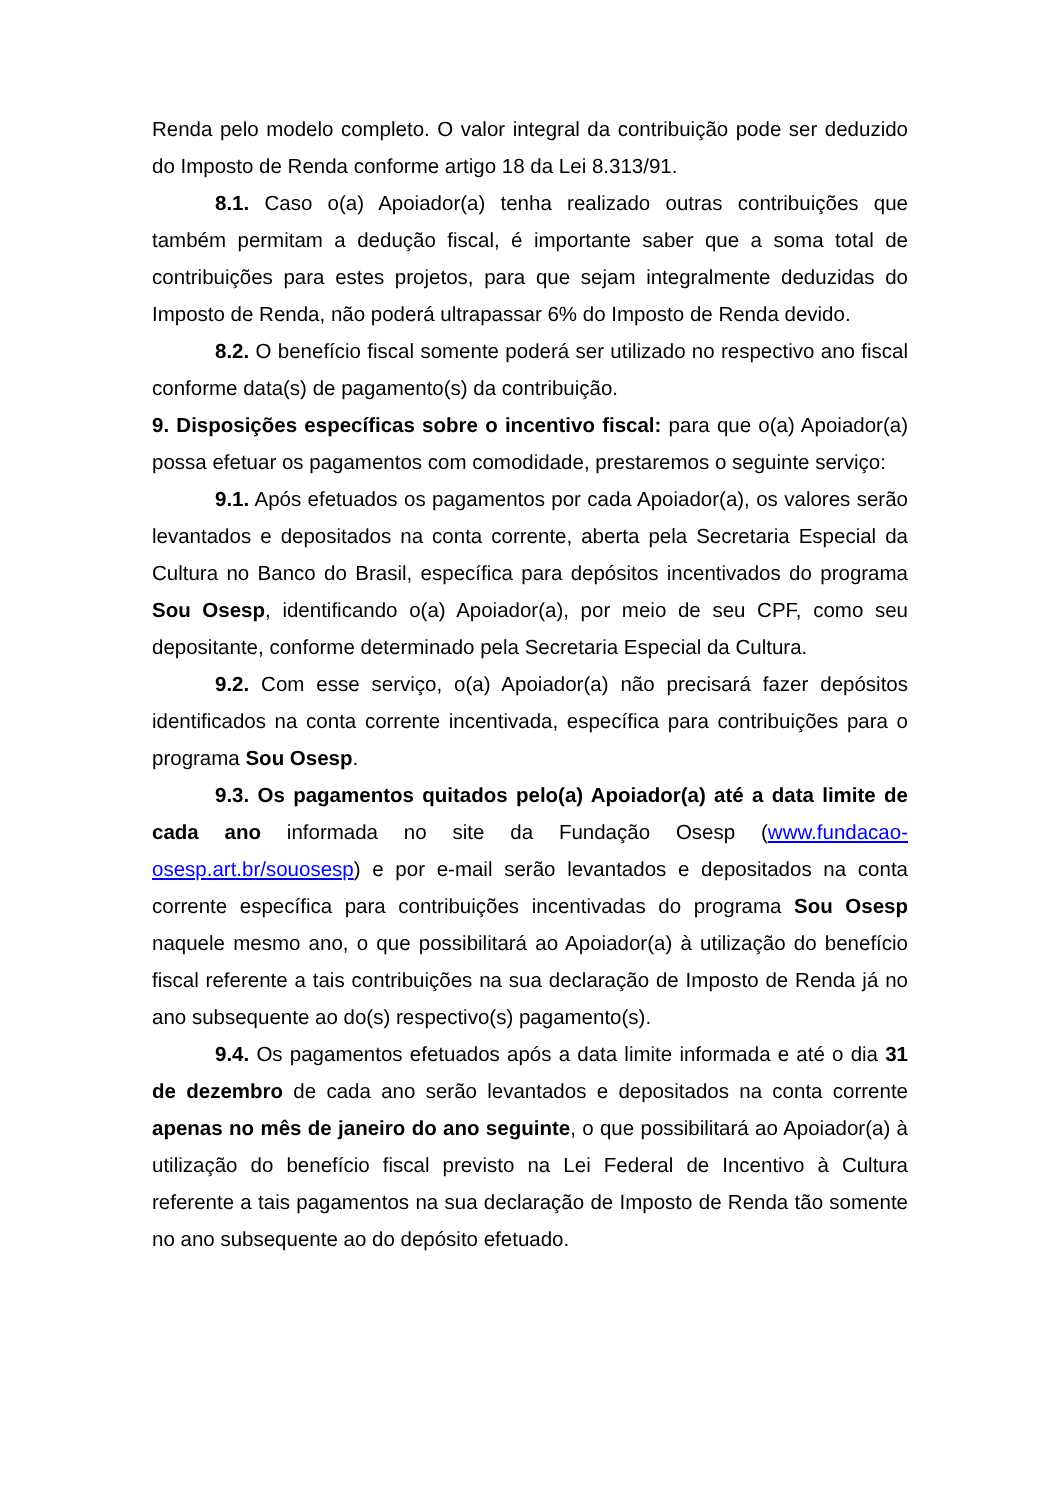Renda pelo modelo completo. O valor integral da contribuição pode ser deduzido do Imposto de Renda conforme artigo 18 da Lei 8.313/91.
8.1. Caso o(a) Apoiador(a) tenha realizado outras contribuições que também permitam a dedução fiscal, é importante saber que a soma total de contribuições para estes projetos, para que sejam integralmente deduzidas do Imposto de Renda, não poderá ultrapassar 6% do Imposto de Renda devido.
8.2. O benefício fiscal somente poderá ser utilizado no respectivo ano fiscal conforme data(s) de pagamento(s) da contribuição.
9. Disposições específicas sobre o incentivo fiscal: para que o(a) Apoiador(a) possa efetuar os pagamentos com comodidade, prestaremos o seguinte serviço:
9.1. Após efetuados os pagamentos por cada Apoiador(a), os valores serão levantados e depositados na conta corrente, aberta pela Secretaria Especial da Cultura no Banco do Brasil, específica para depósitos incentivados do programa Sou Osesp, identificando o(a) Apoiador(a), por meio de seu CPF, como seu depositante, conforme determinado pela Secretaria Especial da Cultura.
9.2. Com esse serviço, o(a) Apoiador(a) não precisará fazer depósitos identificados na conta corrente incentivada, específica para contribuições para o programa Sou Osesp.
9.3. Os pagamentos quitados pelo(a) Apoiador(a) até a data limite de cada ano informada no site da Fundação Osesp (www.fundacao-osesp.art.br/souosesp) e por e-mail serão levantados e depositados na conta corrente específica para contribuições incentivadas do programa Sou Osesp naquele mesmo ano, o que possibilitará ao Apoiador(a) à utilização do benefício fiscal referente a tais contribuições na sua declaração de Imposto de Renda já no ano subsequente ao do(s) respectivo(s) pagamento(s).
9.4. Os pagamentos efetuados após a data limite informada e até o dia 31 de dezembro de cada ano serão levantados e depositados na conta corrente apenas no mês de janeiro do ano seguinte, o que possibilitará ao Apoiador(a) à utilização do benefício fiscal previsto na Lei Federal de Incentivo à Cultura referente a tais pagamentos na sua declaração de Imposto de Renda tão somente no ano subsequente ao do depósito efetuado.